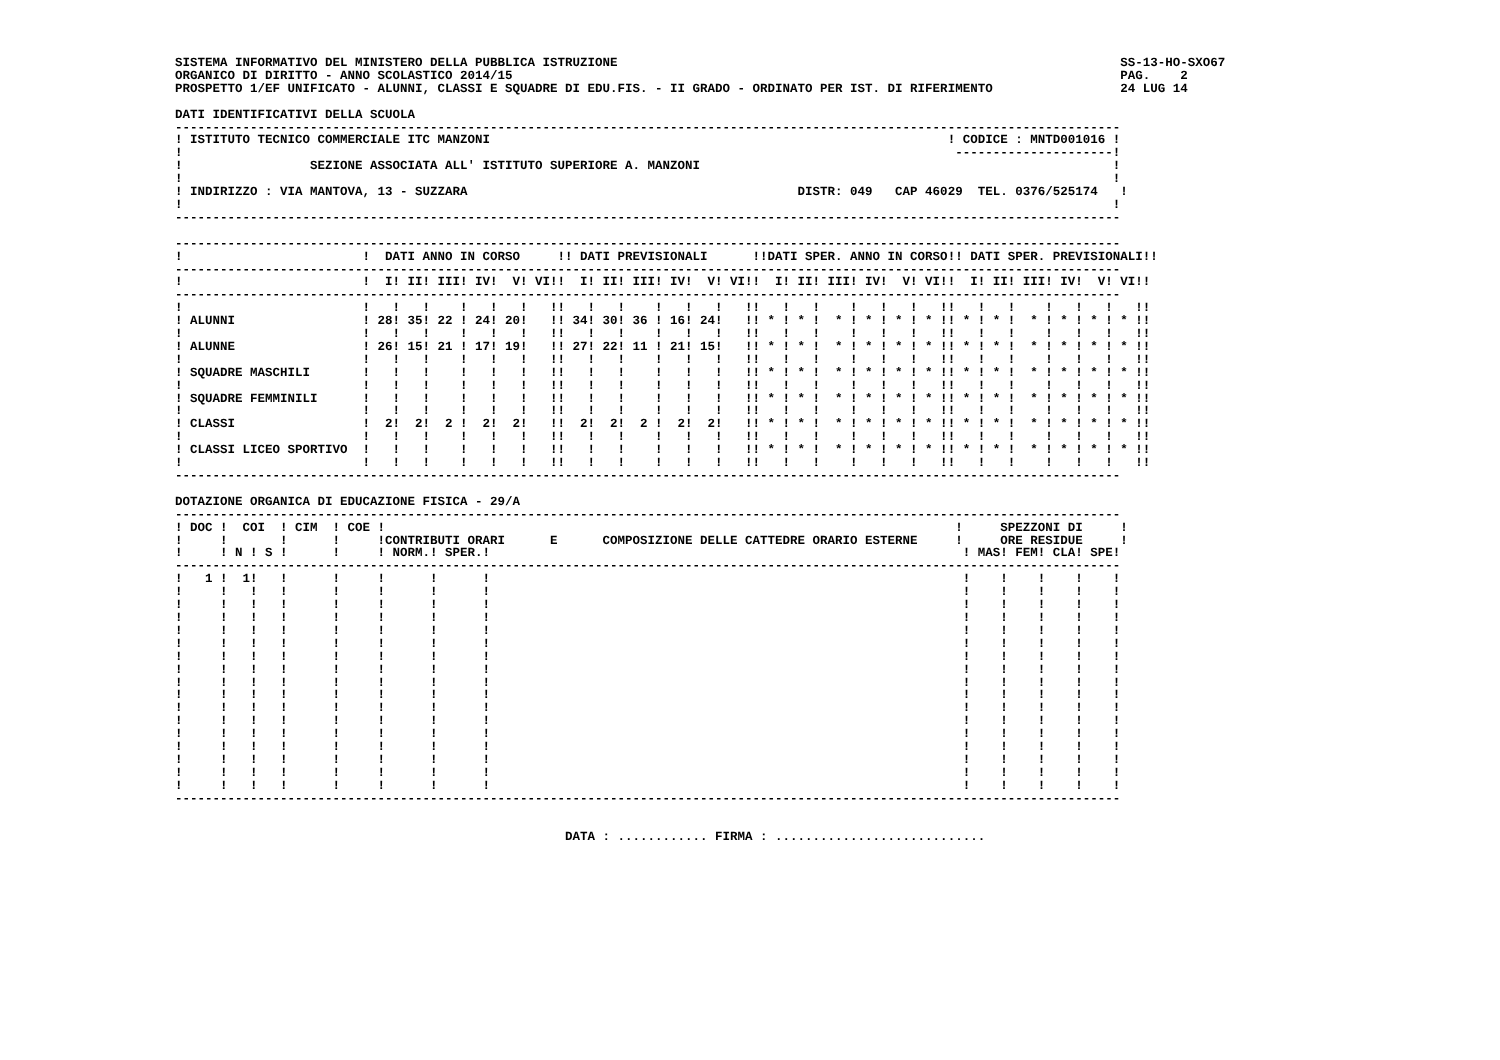SISTEMA INFORMATIVO DEL MINISTERO DELLA PUBBLICA ISTRUZIONE                                                                   SS-13-HO-SXO67
ORGANICO DI DIRITTO - ANNO SCOLASTICO 2014/15                                                                                 PAG.    2
PROSPETTO 1/EF UNIFICATO - ALUNNI, CLASSI E SQUADRE DI EDU.FIS. - II GRADO - ORDINATO PER IST. DI RIFERIMENTO                 24 LUG 14

DATI IDENTIFICATIVI DELLA SCUOLA
------------------------------------------------------------------------------------------------------------------------------
! ISTITUTO TECNICO COMMERCIALE ITC MANZONI                                                             ! CODICE : MNTD001016 !
!                                                                                                       ---------------------!
!                 SEZIONE ASSOCIATA ALL' ISTITUTO SUPERIORE A. MANZONI                                                       !
!                                                                                                                            !
! INDIRIZZO : VIA MANTOVA, 13 - SUZZARA                                            DISTR: 049   CAP 46029  TEL. 0376/525174   !
!                                                                                                                            !
------------------------------------------------------------------------------------------------------------------------------

------------------------------------------------------------------------------------------------------------------------------
!                        !  DATI ANNO IN CORSO     !! DATI PREVISIONALI      !!DATI SPER. ANNO IN CORSO!! DATI SPER. PREVISIONALI!!
------------------------------------------------------------------------------------------------------------------------------
!                        !  I! II! III! IV!  V! VI!!  I! II! III! IV!  V! VI!!  I! II! III! IV!  V! VI!!  I! II! III! IV!  V! VI!!
------------------------------------------------------------------------------------------------------------------------------
!                        !   !   !    !   !   !   !!   !   !    !   !   !   !!   !   !    !   !   !   !!   !   !    !   !   !   !!
! ALUNNI                 ! 28! 35! 22 ! 24! 20!   !! 34! 30! 36 ! 16! 24!   !! * ! * !  * ! * ! * ! * !! * ! * !  * ! * ! * ! * !!
!                        !   !   !    !   !   !   !!   !   !    !   !   !   !!   !   !    !   !   !   !!   !   !    !   !   !   !!
! ALUNNE                 ! 26! 15! 21 ! 17! 19!   !! 27! 22! 11 ! 21! 15!   !! * ! * !  * ! * ! * ! * !! * ! * !  * ! * ! * ! * !!
!                        !   !   !    !   !   !   !!   !   !    !   !   !   !!   !   !    !   !   !   !!   !   !    !   !   !   !!
! SQUADRE MASCHILI       !   !   !    !   !   !   !!   !   !    !   !   !   !! * ! * !  * ! * ! * ! * !! * ! * !  * ! * ! * ! * !!
!                        !   !   !    !   !   !   !!   !   !    !   !   !   !!   !   !    !   !   !   !!   !   !    !   !   !   !!
! SQUADRE FEMMINILI      !   !   !    !   !   !   !!   !   !    !   !   !   !! * ! * !  * ! * ! * ! * !! * ! * !  * ! * ! * ! * !!
!                        !   !   !    !   !   !   !!   !   !    !   !   !   !!   !   !    !   !   !   !!   !   !    !   !   !   !!
! CLASSI                 !  2!  2!  2 !  2!  2!   !!  2!  2!  2 !  2!  2!   !! * ! * !  * ! * ! * ! * !! * ! * !  * ! * ! * ! * !!
!                        !   !   !    !   !   !   !!   !   !    !   !   !   !!   !   !    !   !   !   !!   !   !    !   !   !   !!
! CLASSI LICEO SPORTIVO  !   !   !    !   !   !   !!   !   !    !   !   !   !! * ! * !  * ! * ! * ! * !! * ! * !  * ! * ! * ! * !!
!                        !   !   !    !   !   !   !!   !   !    !   !   !   !!   !   !    !   !   !   !!   !   !    !   !   !   !!
------------------------------------------------------------------------------------------------------------------------------

DOTAZIONE ORGANICA DI EDUCAZIONE FISICA - 29/A
------------------------------------------------------------------------------------------------------------------------------
! DOC !  COI  ! CIM  ! COE !                                                                            !     SPEZZONI DI     !
!     !       !      !     !CONTRIBUTI ORARI      E      COMPOSIZIONE DELLE CATTEDRE ORARIO ESTERNE     !     ORE RESIDUE     !
!     ! N ! S !      !     ! NORM.! SPER.!                                                               ! MAS! FEM! CLA! SPE!
------------------------------------------------------------------------------------------------------------------------------
!   1 !  1!   !      !     !      !      !                                                               !    !    !    !    !
!     !   !   !      !     !      !      !                                                               !    !    !    !    !
!     !   !   !      !     !      !      !                                                               !    !    !    !    !
!     !   !   !      !     !      !      !                                                               !    !    !    !    !
!     !   !   !      !     !      !      !                                                               !    !    !    !    !
!     !   !   !      !     !      !      !                                                               !    !    !    !    !
!     !   !   !      !     !      !      !                                                               !    !    !    !    !
!     !   !   !      !     !      !      !                                                               !    !    !    !    !
!     !   !   !      !     !      !      !                                                               !    !    !    !    !
!     !   !   !      !     !      !      !                                                               !    !    !    !    !
!     !   !   !      !     !      !      !                                                               !    !    !    !    !
!     !   !   !      !     !      !      !                                                               !    !    !    !    !
!     !   !   !      !     !      !      !                                                               !    !    !    !    !
!     !   !   !      !     !      !      !                                                               !    !    !    !    !
!     !   !   !      !     !      !      !                                                               !    !    !    !    !
!     !   !   !      !     !      !      !                                                               !    !    !    !    !
!     !   !   !      !     !      !      !                                                               !    !    !    !    !
------------------------------------------------------------------------------------------------------------------------------


                                                    DATA : ............ FIRMA : ............................